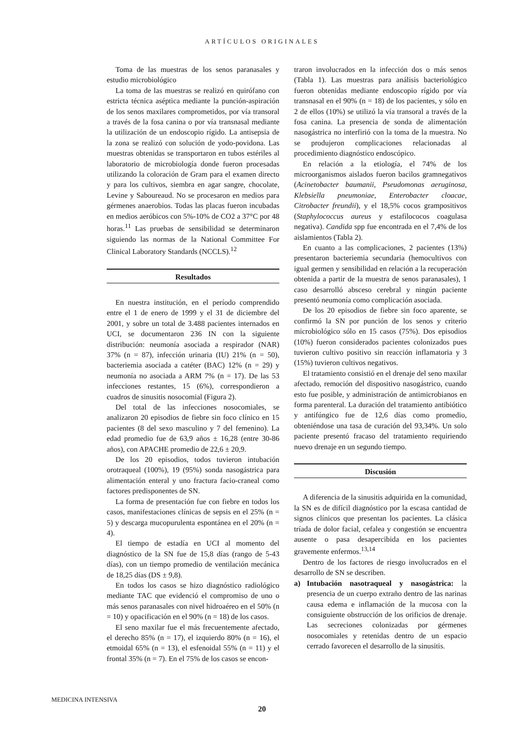ARTÍCULOS ORIGINALES
Toma de las muestras de los senos paranasales y estudio microbiológico
La toma de las muestras se realizó en quirófano con estricta técnica aséptica mediante la punción-aspiración de los senos maxilares comprometidos, por vía transoral a través de la fosa canina o por vía transnasal mediante la utilización de un endoscopio rígido. La antisepsia de la zona se realizó con solución de yodo-povidona. Las muestras obtenidas se transportaron en tubos estériles al laboratorio de microbiología donde fueron procesadas utilizando la coloración de Gram para el examen directo y para los cultivos, siembra en agar sangre, chocolate, Levine y Saboureaud. No se procesaron en medios para gérmenes anaerobios. Todas las placas fueron incubadas en medios aeróbicos con 5%-10% de CO2 a 37°C por 48 horas.<sup>11</sup> Las pruebas de sensibilidad se determinaron siguiendo las normas de la National Committee For Clinical Laboratory Standards (NCCLS).<sup>12</sup>
Resultados
En nuestra institución, en el período comprendido entre el 1 de enero de 1999 y el 31 de diciembre del 2001, y sobre un total de 3.488 pacientes internados en UCI, se documentaron 236 IN con la siguiente distribución: neumonía asociada a respirador (NAR) 37% (n = 87), infección urinaria (IU) 21% (n = 50), bacteriemia asociada a catéter (BAC) 12% (n = 29) y neumonía no asociada a ARM 7% (n = 17). De las 53 infecciones restantes, 15 (6%), correspondieron a cuadros de sinusitis nosocomial (Figura 2).
Del total de las infecciones nosocomiales, se analizaron 20 episodios de fiebre sin foco clínico en 15 pacientes (8 del sexo masculino y 7 del femenino). La edad promedio fue de 63,9 años ± 16,28 (entre 30-86 años), con APACHE promedio de 22,6 ± 20,9.
De los 20 episodios, todos tuvieron intubación orotraqueal (100%), 19 (95%) sonda nasogástrica para alimentación enteral y uno fractura facio-craneal como factores predisponentes de SN.
La forma de presentación fue con fiebre en todos los casos, manifestaciones clínicas de sepsis en el 25% (n = 5) y descarga mucopurulenta espontánea en el 20% (n = 4).
El tiempo de estadía en UCI al momento del diagnóstico de la SN fue de 15,8 días (rango de 5-43 días), con un tiempo promedio de ventilación mecánica de 18,25 días (DS ± 9,8).
En todos los casos se hizo diagnóstico radiológico mediante TAC que evidenció el compromiso de uno o más senos paranasales con nivel hidroaéreo en el 50% (n = 10) y opacificación en el 90% (n = 18) de los casos.
El seno maxilar fue el más frecuentemente afectado, el derecho 85% (n = 17), el izquierdo 80% (n = 16), el etmoidal 65% (n = 13), el esfenoidal 55% (n = 11) y el frontal 35% (n = 7). En el 75% de los casos se encon-
traron involucrados en la infección dos o más senos (Tabla 1). Las muestras para análisis bacteriológico fueron obtenidas mediante endoscopio rígido por vía transnasal en el 90% (n = 18) de los pacientes, y sólo en 2 de ellos (10%) se utilizó la vía transoral a través de la fosa canina. La presencia de sonda de alimentación nasogástrica no interfirió con la toma de la muestra. No se produjeron complicaciones relacionadas al procedimiento diagnóstico endoscópico.
En relación a la etiología, el 74% de los microorganismos aislados fueron bacilos gramnegativos (Acinetobacter baumanii, Pseudomonas aeruginosa, Klebsiella pneumoniae, Enterobacter cloacae, Citrobacter freundii), y el 18,5% cocos grampositivos (Staphylococcus aureus y estafilococos coagulasa negativa). Candida spp fue encontrada en el 7,4% de los aislamientos (Tabla 2).
En cuanto a las complicaciones, 2 pacientes (13%) presentaron bacteriemia secundaria (hemocultivos con igual germen y sensibilidad en relación a la recuperación obtenida a partir de la muestra de senos paranasales), 1 caso desarrolló absceso cerebral y ningún paciente presentó neumonía como complicación asociada.
De los 20 episodios de fiebre sin foco aparente, se confirmó la SN por punción de los senos y criterio microbiológico sólo en 15 casos (75%). Dos episodios (10%) fueron considerados pacientes colonizados pues tuvieron cultivo positivo sin reacción inflamatoria y 3 (15%) tuvieron cultivos negativos.
El tratamiento consistió en el drenaje del seno maxilar afectado, remoción del dispositivo nasogástrico, cuando esto fue posible, y administración de antimicrobianos en forma parenteral. La duración del tratamiento antibiótico y antifúngico fue de 12,6 días como promedio, obteniéndose una tasa de curación del 93,34%. Un solo paciente presentó fracaso del tratamiento requiriendo nuevo drenaje en un segundo tiempo.
Discusión
A diferencia de la sinusitis adquirida en la comunidad, la SN es de difícil diagnóstico por la escasa cantidad de signos clínicos que presentan los pacientes. La clásica tríada de dolor facial, cefalea y congestión se encuentra ausente o pasa desapercibida en los pacientes gravemente enfermos.<sup>13,14</sup>
Dentro de los factores de riesgo involucrados en el desarrollo de SN se describen.
a) Intubación nasotraqueal y nasogástrica: la presencia de un cuerpo extraño dentro de las narinas causa edema e inflamación de la mucosa con la consiguiente obstrucción de los orificios de drenaje. Las secreciones colonizadas por gérmenes nosocomiales y retenidas dentro de un espacio cerrado favorecen el desarrollo de la sinusitis.
MEDICINA INTENSIVA
20